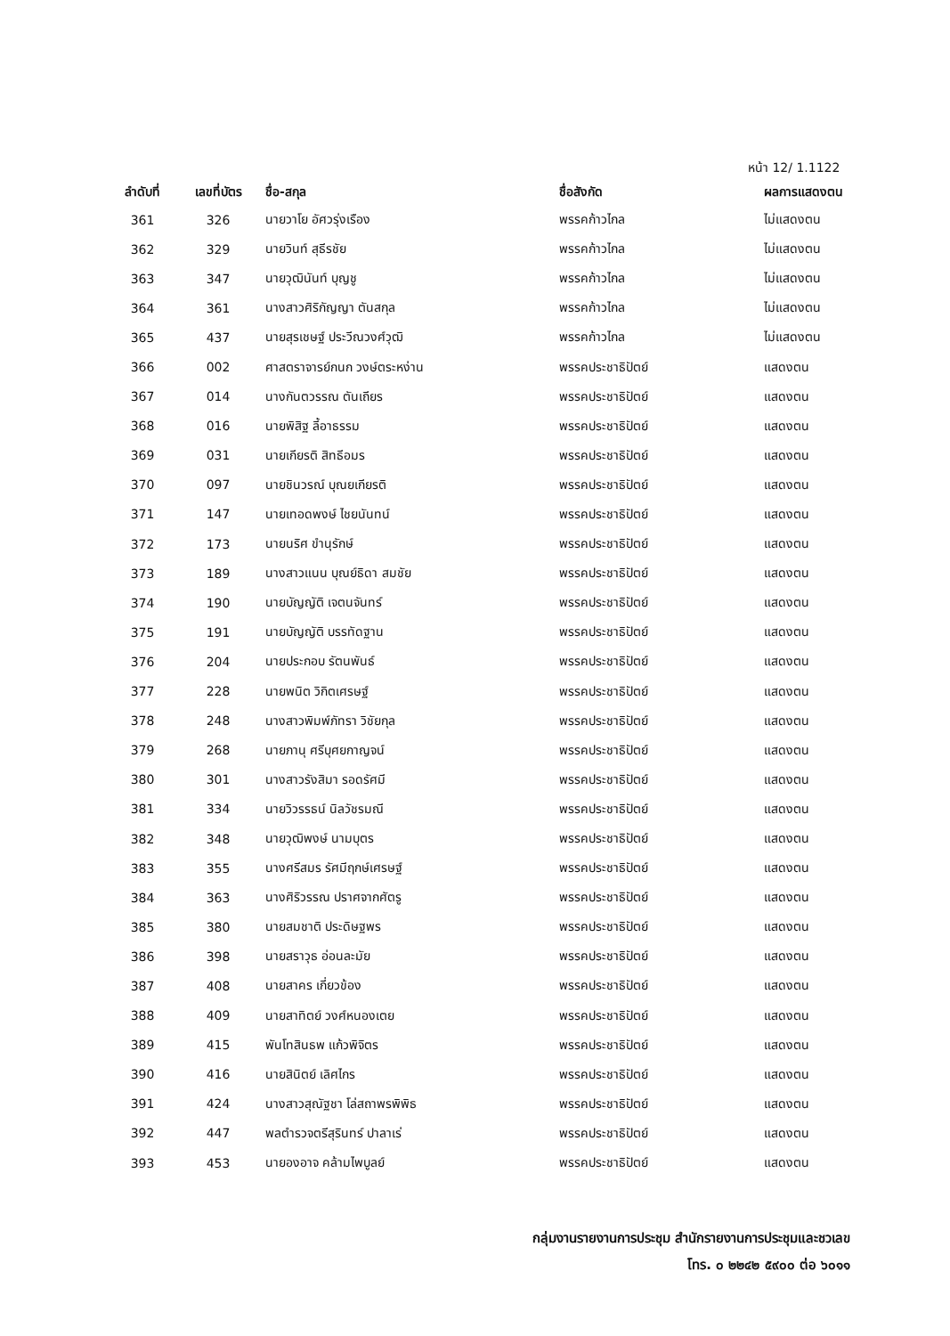หน้า 12/ 1.1122
| ลำดับที่ | เลขที่บัตร | ชื่อ-สกุล | ชื่อสังกัด | ผลการแสดงตน |
| --- | --- | --- | --- | --- |
| 361 | 326 | นายวาโย อัศวรุ่งเรือง | พรรคก้าวไกล | ไม่แสดงตน |
| 362 | 329 | นายวินท์ สุธีรชัย | พรรคก้าวไกล | ไม่แสดงตน |
| 363 | 347 | นายวุฒินันท์ บุญชู | พรรคก้าวไกล | ไม่แสดงตน |
| 364 | 361 | นางสาวศิริกัญญา ตันสกุล | พรรคก้าวไกล | ไม่แสดงตน |
| 365 | 437 | นายสุรเชษฐ์ ประวีณวงศ์วุฒิ | พรรคก้าวไกล | ไม่แสดงตน |
| 366 | 002 | ศาสตราจารย์กนก วงษ์ตระหง่าน | พรรคประชาธิปัตย์ | แสดงตน |
| 367 | 014 | นางกันตวรรณ ตันเถียร | พรรคประชาธิปัตย์ | แสดงตน |
| 368 | 016 | นายพิสิฐ ลี้อาธรรม | พรรคประชาธิปัตย์ | แสดงตน |
| 369 | 031 | นายเกียรติ สิทธีอมร | พรรคประชาธิปัตย์ | แสดงตน |
| 370 | 097 | นายชินวรณ์ บุณยเกียรติ | พรรคประชาธิปัตย์ | แสดงตน |
| 371 | 147 | นายเทอดพงษ์ ไชยนันทน์ | พรรคประชาธิปัตย์ | แสดงตน |
| 372 | 173 | นายนริศ ขำนุรักษ์ | พรรคประชาธิปัตย์ | แสดงตน |
| 373 | 189 | นางสาวแนน บุณย์ธิดา สมชัย | พรรคประชาธิปัตย์ | แสดงตน |
| 374 | 190 | นายบัญญัติ เจตนจันทร์ | พรรคประชาธิปัตย์ | แสดงตน |
| 375 | 191 | นายบัญญัติ บรรทัดฐาน | พรรคประชาธิปัตย์ | แสดงตน |
| 376 | 204 | นายประกอบ รัตนพันธ์ | พรรคประชาธิปัตย์ | แสดงตน |
| 377 | 228 | นายพนิต วิกิตเศรษฐ์ | พรรคประชาธิปัตย์ | แสดงตน |
| 378 | 248 | นางสาวพิมพ์ภัทรา วิชัยกุล | พรรคประชาธิปัตย์ | แสดงตน |
| 379 | 268 | นายภานุ ศรีบุศยกาญจน์ | พรรคประชาธิปัตย์ | แสดงตน |
| 380 | 301 | นางสาวรังสิมา รอดรัศมี | พรรคประชาธิปัตย์ | แสดงตน |
| 381 | 334 | นายวิวรรธน์ นิลวัชรมณี | พรรคประชาธิปัตย์ | แสดงตน |
| 382 | 348 | นายวุฒิพงษ์ นามบุตร | พรรคประชาธิปัตย์ | แสดงตน |
| 383 | 355 | นางศรีสมร รัศมีฤกษ์เศรษฐ์ | พรรคประชาธิปัตย์ | แสดงตน |
| 384 | 363 | นางศิริวรรณ ปราศจากศัตรู | พรรคประชาธิปัตย์ | แสดงตน |
| 385 | 380 | นายสมชาติ ประดิษฐพร | พรรคประชาธิปัตย์ | แสดงตน |
| 386 | 398 | นายสราวุธ อ่อนละมัย | พรรคประชาธิปัตย์ | แสดงตน |
| 387 | 408 | นายสาคร เกี่ยวข้อง | พรรคประชาธิปัตย์ | แสดงตน |
| 388 | 409 | นายสาทิตย์ วงศ์หนองเตย | พรรคประชาธิปัตย์ | แสดงตน |
| 389 | 415 | พันโทสินธพ แก้วพิจิตร | พรรคประชาธิปัตย์ | แสดงตน |
| 390 | 416 | นายสินิตย์ เลิศไกร | พรรคประชาธิปัตย์ | แสดงตน |
| 391 | 424 | นางสาวสุณัฐชา โล่สถาพรพิพิธ | พรรคประชาธิปัตย์ | แสดงตน |
| 392 | 447 | พลตำรวจตรีสุรินทร์ ปาลาเร่ | พรรคประชาธิปัตย์ | แสดงตน |
| 393 | 453 | นายองอาจ คล้ามไพบูลย์ | พรรคประชาธิปัตย์ | แสดงตน |
กลุ่มงานรายงานการประชุม สำนักรายงานการประชุมและชวเลข
โทร. ๐ ๒๒๔๒ ๕๙๐๐ ต่อ ๖๐๑๑